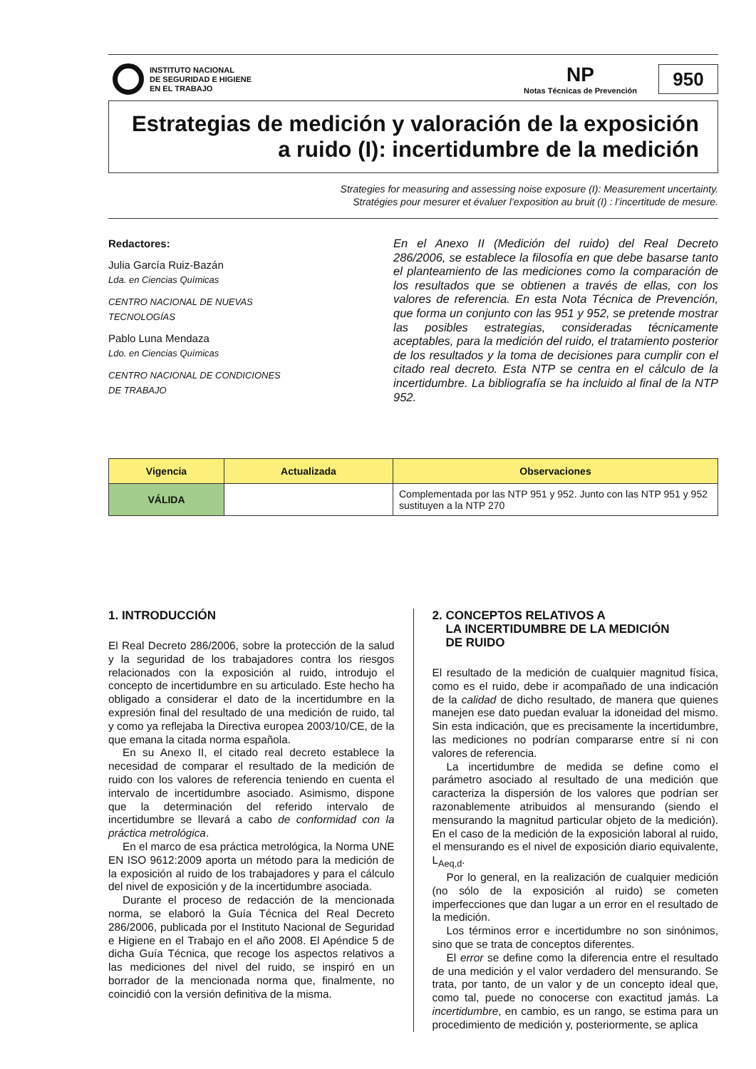INSTITUTO NACIONAL
DE SEGURIDAD E HIGIENE
EN EL TRABAJO
NP
Notas Técnicas de Prevención
950
Estrategias de medición y valoración de la exposición a ruido (I): incertidumbre de la medición
Strategies for measuring and assessing noise exposure (I): Measurement uncertainty.
Stratégies pour mesurer et évaluer l’exposition au bruit (I) : l’incertitude de mesure.
Redactores:
Julia García Ruiz-Bazán
Lda. en Ciencias Químicas
CENTRO NACIONAL DE NUEVAS
TECNOLOGÍAS
Pablo Luna Mendaza
Ldo. en Ciencias Químicas
CENTRO NACIONAL DE CONDICIONES
DE TRABAJO
En el Anexo II (Medición del ruido) del Real Decreto 286/2006, se establece la filosofía en que debe basarse tanto el planteamiento de las mediciones como la comparación de los resultados que se obtienen a través de ellas, con los valores de referencia. En esta Nota Técnica de Prevención, que forma un conjunto con las 951 y 952, se pretende mostrar las posibles estrategias, consideradas técnicamente aceptables, para la medición del ruido, el tratamiento posterior de los resultados y la toma de decisiones para cumplir con el citado real decreto. Esta NTP se centra en el cálculo de la incertidumbre. La bibliografía se ha incluido al final de la NTP 952.
| Vigencia | Actualizada | Observaciones |
| --- | --- | --- |
| VÁLIDA | | Complementada por las NTP 951 y 952. Junto con las NTP 951 y 952 sustituyen a la NTP 270 |
1. INTRODUCCIÓN
El Real Decreto 286/2006, sobre la protección de la salud y la seguridad de los trabajadores contra los riesgos relacionados con la exposición al ruido, introdujo el concepto de incertidumbre en su articulado. Este hecho ha obligado a considerar el dato de la incertidumbre en la expresión final del resultado de una medición de ruido, tal y como ya reflejaba la Directiva europea 2003/10/CE, de la que emana la citada norma española.
En su Anexo II, el citado real decreto establece la necesidad de comparar el resultado de la medición de ruido con los valores de referencia teniendo en cuenta el intervalo de incertidumbre asociado. Asimismo, dispone que la determinación del referido intervalo de incertidumbre se llevará a cabo de conformidad con la práctica metrológica.
En el marco de esa práctica metrológica, la Norma UNE EN ISO 9612:2009 aporta un método para la medición de la exposición al ruido de los trabajadores y para el cálculo del nivel de exposición y de la incertidumbre asociada.
Durante el proceso de redacción de la mencionada norma, se elaboró la Guía Técnica del Real Decreto 286/2006, publicada por el Instituto Nacional de Seguridad e Higiene en el Trabajo en el año 2008. El Apéndice 5 de dicha Guía Técnica, que recoge los aspectos relativos a las mediciones del nivel del ruido, se inspiró en un borrador de la mencionada norma que, finalmente, no coincidió con la versión definitiva de la misma.
2. CONCEPTOS RELATIVOS A
LA INCERTIDUMBRE DE LA MEDICIÓN
DE RUIDO
El resultado de la medición de cualquier magnitud física, como es el ruido, debe ir acompañado de una indicación de la calidad de dicho resultado, de manera que quienes manejen ese dato puedan evaluar la idoneidad del mismo. Sin esta indicación, que es precisamente la incertidumbre, las mediciones no podrían compararse entre sí ni con valores de referencia.
La incertidumbre de medida se define como el parámetro asociado al resultado de una medición que caracteriza la dispersión de los valores que podrían ser razonablemente atribuidos al mensurando (siendo el mensurando la magnitud particular objeto de la medición). En el caso de la medición de la exposición laboral al ruido, el mensurando es el nivel de exposición diario equivalente, L<sub>Aeq,d</sub>.
Por lo general, en la realización de cualquier medición (no sólo de la exposición al ruido) se cometen imperfecciones que dan lugar a un error en el resultado de la medición.
Los términos error e incertidumbre no son sinónimos, sino que se trata de conceptos diferentes.
El error se define como la diferencia entre el resultado de una medición y el valor verdadero del mensurando. Se trata, por tanto, de un valor y de un concepto ideal que, como tal, puede no conocerse con exactitud jamás. La incertidumbre, en cambio, es un rango, se estima para un procedimiento de medición y, posteriormente, se aplica